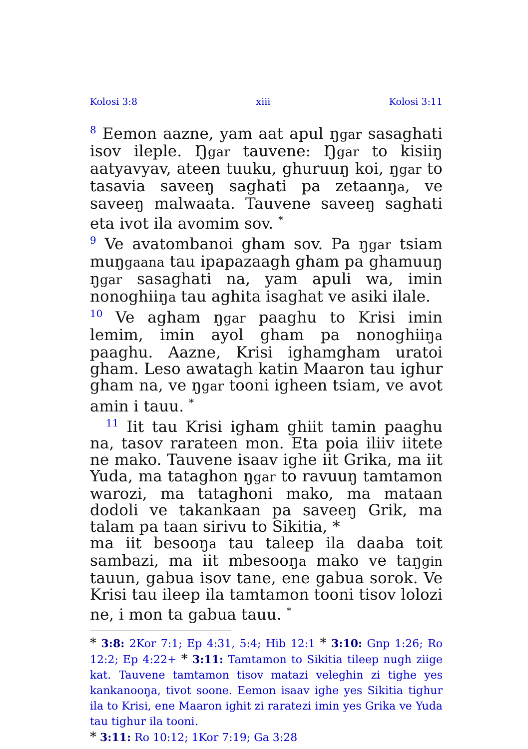Kolosi 3:8 xiii Kolosi 3:11
<sup>8</sup> Eemon aazne, yam aat apul ŋgar sasaghati isov ileple. Ŋgar tauvene: Ŋgar to kisiiŋ aatyavyav, ateen tuuku, ghuruuŋ koi, ŋgar to tasavia saveeŋ saghati pa zetaanŋa, ve saveeŋ malwaata. Tauvene saveeŋ saghati eta ivot ila avomim sov. <sup>*</sup>
<sup>9</sup> Ve avatombanoi gham sov. Pa ŋgar tsiam muŋgaana tau ipapazaagh gham pa ghamuuŋ ŋgar sasaghati na, yam apuli wa, imin nonoghiiŋa tau aghita isaghat ve asiki ilale.
<sup>10</sup> Ve agham ŋgar paaghu to Krisi imin lemim, imin ayol gham pa nonoghiiŋa paaghu. Aazne, Krisi ighamgham uratoi gham. Leso awatagh katin Maaron tau ighur gham na, ve ŋgar tooni igheen tsiam, ve avot amin i tauu. <sup>*</sup>
<sup>11</sup> Iit tau Krisi igham ghiit tamin paaghu na, tasov rarateen mon. Eta poia iliiv iitete ne mako. Tauvene isaav ighe iit Grika, ma iit Yuda, ma tataghon ŋgar to ravuuŋ tamtamon warozi, ma tataghoni mako, ma mataan dodoli ve takankaan pa saveeŋ Grik, ma talam pa taan sirivu to Sikitia, *
ma iit besooŋa tau taleep ila daaba toit sambazi, ma iit mbesooŋa mako ve taŋgin tauun, gabua isov tane, ene gabua sorok. Ve Krisi tau ileep ila tamtamon tooni tisov lolozi ne, i mon ta gabua tauu. <sup>*</sup>
* 3:8: 2Kor 7:1; Ep 4:31, 5:4; Hib 12:1 * 3:10: Gnp 1:26; Ro 12:2; Ep 4:22+ * 3:11: Tamtamon to Sikitia tileep nugh ziige kat. Tauvene tamtamon tisov matazi veleghin zi tighe yes kankanooŋa, tivot soone. Eemon isaav ighe yes Sikitia tighur ila to Krisi, ene Maaron ighit zi raratezi imin yes Grika ve Yuda tau tighur ila tooni.
* 3:11: Ro 10:12; 1Kor 7:19; Ga 3:28